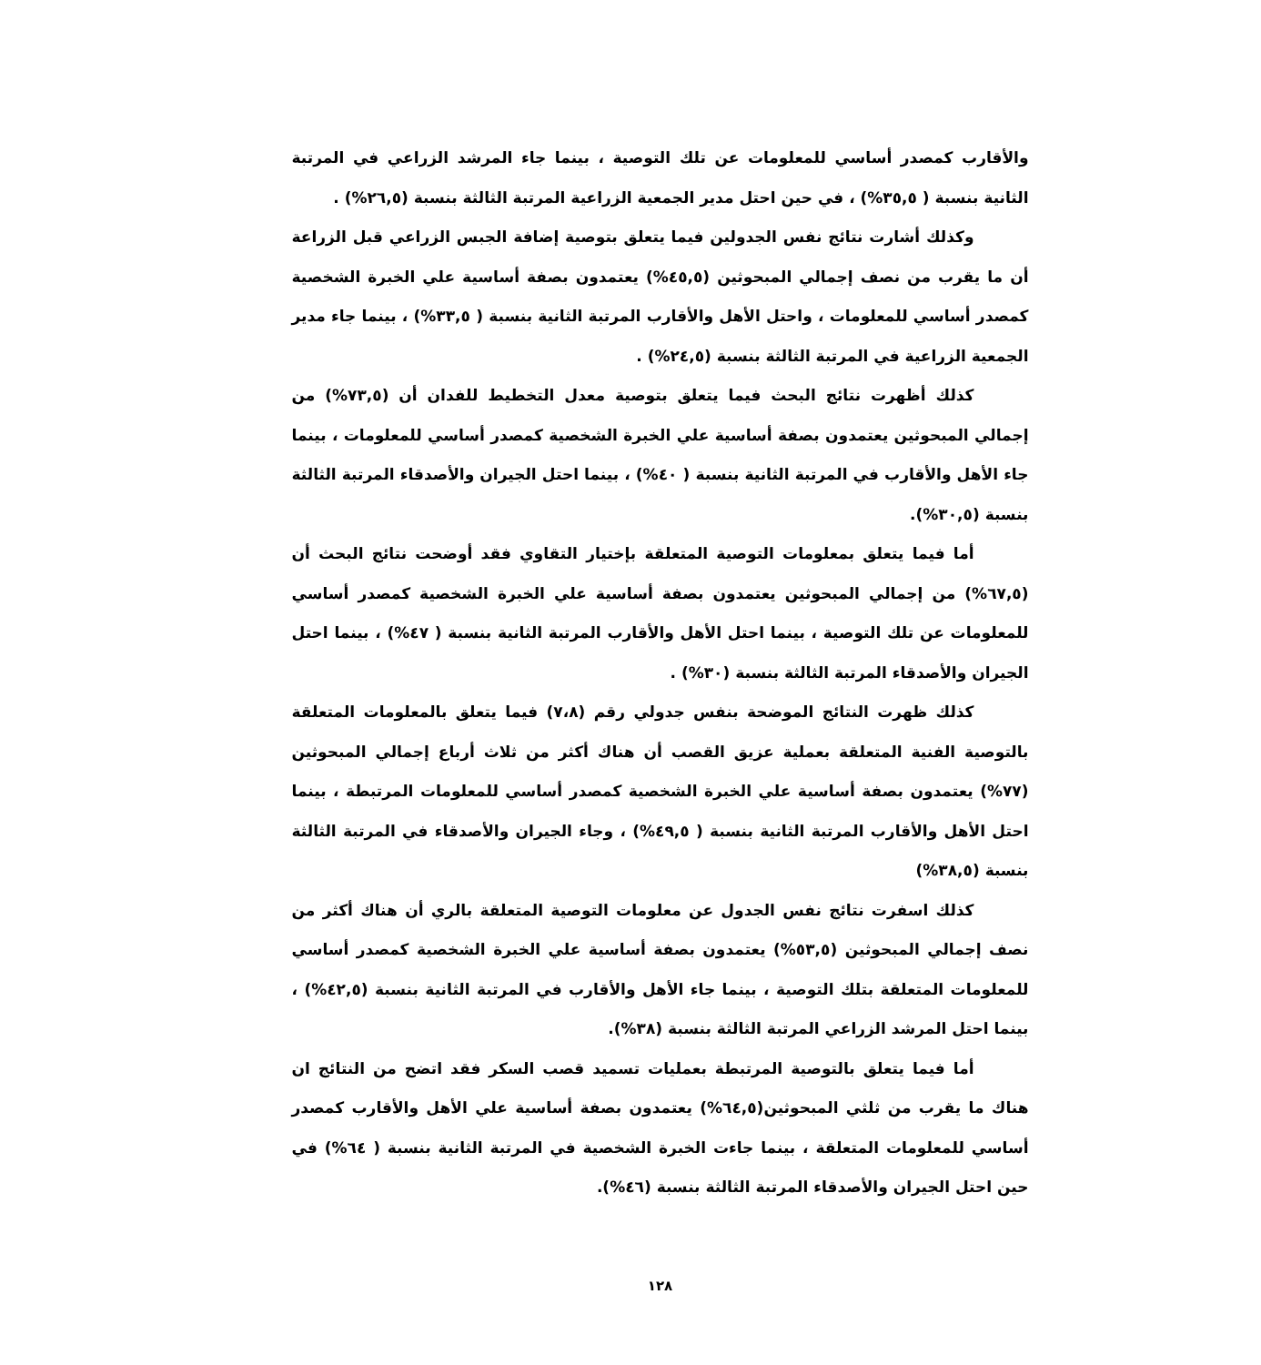والأقارب كمصدر أساسي للمعلومات عن تلك التوصية ، بينما جاء المرشد الزراعي في المرتبة الثانية بنسبة ( ٣٥,٥%) ، في حين احتل مدير الجمعية الزراعية المرتبة الثالثة بنسبة (٢٦,٥%) .
وكذلك أشارت نتائج نفس الجدولين فيما يتعلق بتوصية إضافة الجبس الزراعي قبل الزراعة أن ما يقرب من نصف إجمالي المبحوثين (٤٥,٥%) يعتمدون بصفة أساسية علي الخبرة الشخصية كمصدر أساسي للمعلومات ، واحتل الأهل والأقارب المرتبة الثانية بنسبة ( ٣٣,٥%) ، بينما جاء مدير الجمعية الزراعية في المرتبة الثالثة بنسبة (٢٤,٥%) .
كذلك أظهرت نتائج البحث فيما يتعلق بتوصية معدل التخطيط للفدان أن (٧٣,٥%) من إجمالي المبحوثين يعتمدون بصفة أساسية علي الخبرة الشخصية كمصدر أساسي للمعلومات ، بينما جاء الأهل والأقارب في المرتبة الثانية بنسبة ( ٤٠%) ، بينما احتل الجيران والأصدقاء المرتبة الثالثة بنسبة (٣٠,٥%).
أما فيما يتعلق بمعلومات التوصية المتعلقة بإختيار التقاوي فقد أوضحت نتائج البحث أن (٦٧,٥%) من إجمالي المبحوثين يعتمدون بصفة أساسية علي الخبرة الشخصية كمصدر أساسي للمعلومات عن تلك التوصية ، بينما احتل الأهل والأقارب المرتبة الثانية بنسبة ( ٤٧%) ، بينما احتل الجيران والأصدقاء المرتبة الثالثة بنسبة (٣٠%) .
كذلك ظهرت النتائج الموضحة بنفس جدولي رقم (٧،٨) فيما يتعلق بالمعلومات المتعلقة بالتوصية الفنية المتعلقة بعملية عزيق القصب أن هناك أكثر من ثلاث أرباع إجمالي المبحوثين (٧٧%) يعتمدون بصفة أساسية علي الخبرة الشخصية كمصدر أساسي للمعلومات المرتبطة ، بينما احتل الأهل والأقارب المرتبة الثانية بنسبة ( ٤٩,٥%) ، وجاء الجيران والأصدقاء في المرتبة الثالثة بنسبة (٣٨,٥%)
كذلك اسفرت نتائج نفس الجدول عن معلومات التوصية المتعلقة بالري أن هناك أكثر من نصف إجمالي المبحوثين (٥٣,٥%) يعتمدون بصفة أساسية علي الخبرة الشخصية كمصدر أساسي للمعلومات المتعلقة بتلك التوصية ، بينما جاء الأهل والأقارب في المرتبة الثانية بنسبة (٤٢,٥%) ، بينما احتل المرشد الزراعي المرتبة الثالثة بنسبة (٣٨%).
أما فيما يتعلق بالتوصية المرتبطة بعمليات تسميد قصب السكر فقد اتضح من النتائج ان هناك ما يقرب من ثلثي المبحوثين(٦٤,٥%) يعتمدون بصفة أساسية علي الأهل والأقارب كمصدر أساسي للمعلومات المتعلقة ، بينما جاءت الخبرة الشخصية في المرتبة الثانية بنسبة ( ٦٤%) في حين احتل الجيران والأصدقاء المرتبة الثالثة بنسبة (٤٦%).
١٢٨